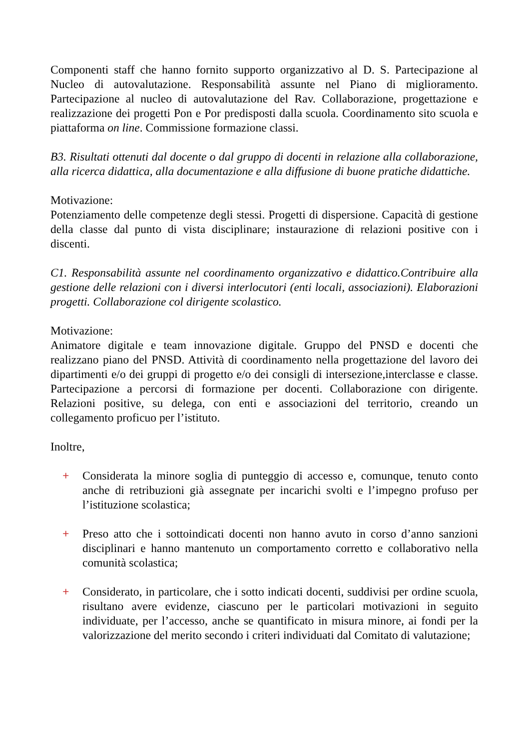Componenti staff che hanno fornito supporto organizzativo al D. S. Partecipazione al Nucleo di autovalutazione. Responsabilità assunte nel Piano di miglioramento. Partecipazione al nucleo di autovalutazione del Rav. Collaborazione, progettazione e realizzazione dei progetti Pon e Por predisposti dalla scuola. Coordinamento sito scuola e piattaforma on line. Commissione formazione classi.
B3. Risultati ottenuti dal docente o dal gruppo di docenti in relazione alla collaborazione, alla ricerca didattica, alla documentazione e alla diffusione di buone pratiche didattiche.
Motivazione:
Potenziamento delle competenze degli stessi. Progetti di dispersione. Capacità di gestione della classe dal punto di vista disciplinare; instaurazione di relazioni positive con i discenti.
C1. Responsabilità assunte nel coordinamento organizzativo e didattico.Contribuire alla gestione delle relazioni con i diversi interlocutori (enti locali, associazioni). Elaborazioni progetti. Collaborazione col dirigente scolastico.
Motivazione:
Animatore digitale e team innovazione digitale. Gruppo del PNSD e docenti che realizzano piano del PNSD. Attività di coordinamento nella progettazione del lavoro dei dipartimenti e/o dei gruppi di progetto e/o dei consigli di intersezione,interclasse e classe. Partecipazione a percorsi di formazione per docenti. Collaborazione con dirigente. Relazioni positive, su delega, con enti e associazioni del territorio, creando un collegamento proficuo per l’istituto.
Inoltre,
+ Considerata la minore soglia di punteggio di accesso e, comunque, tenuto conto anche di retribuzioni già assegnate per incarichi svolti e l’impegno profuso per l’istituzione scolastica;
+ Preso atto che i sottoindicati docenti non hanno avuto in corso d’anno sanzioni disciplinari e hanno mantenuto un comportamento corretto e collaborativo nella comunità scolastica;
+ Considerato, in particolare, che i sotto indicati docenti, suddivisi per ordine scuola, risultano avere evidenze, ciascuno per le particolari motivazioni in seguito individuate, per l’accesso, anche se quantificato in misura minore, ai fondi per la valorizzazione del merito secondo i criteri individuati dal Comitato di valutazione;